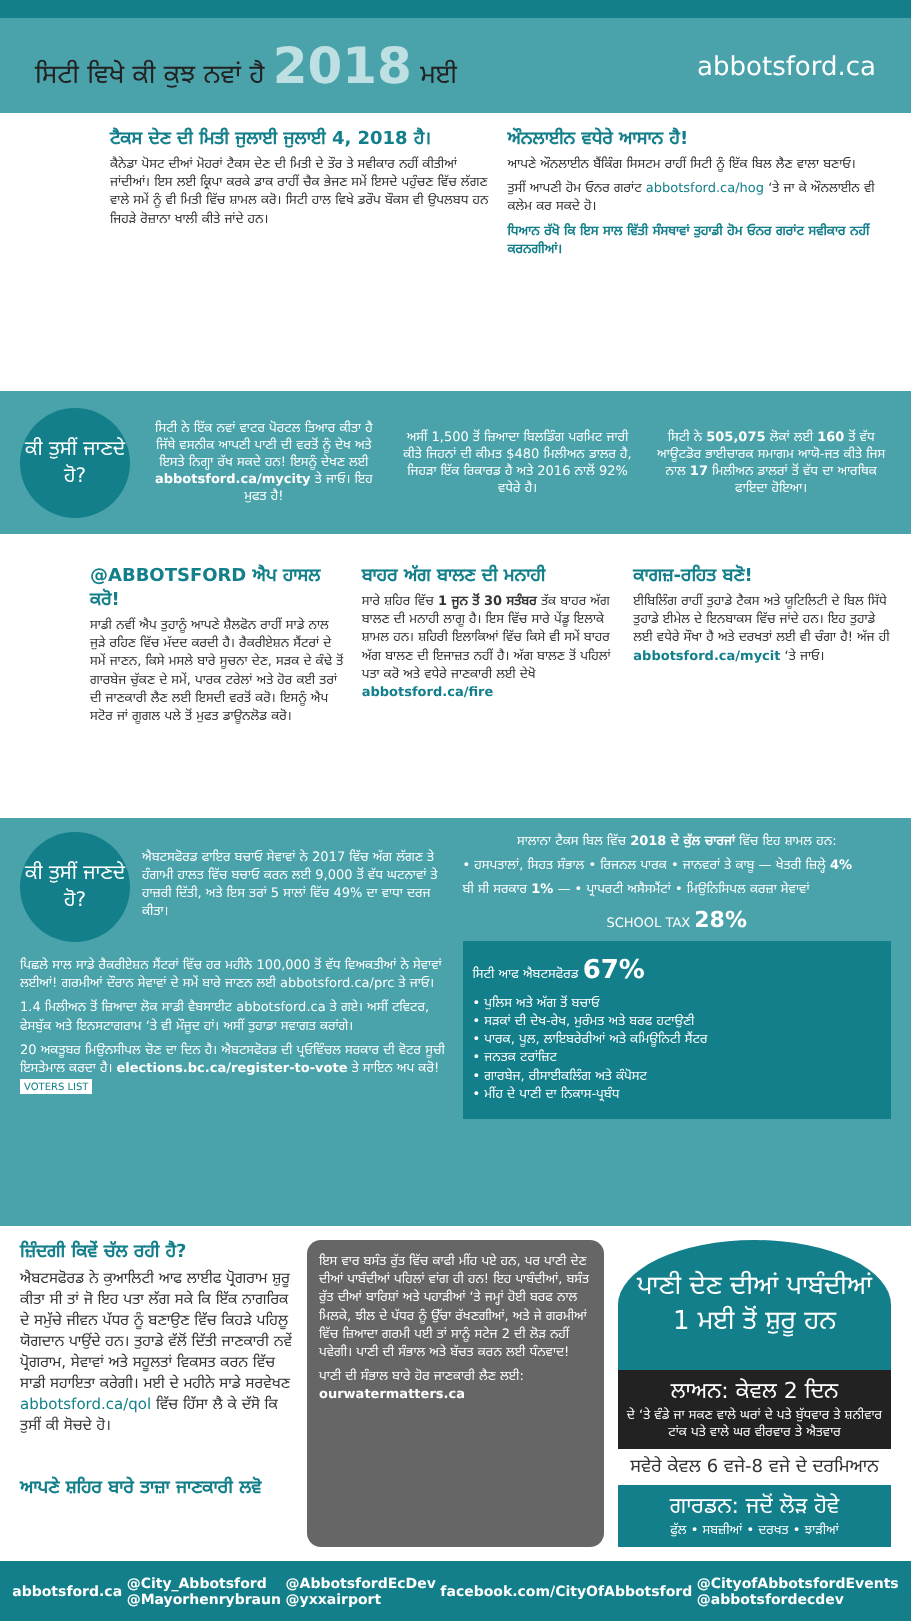ਸਿਟੀ ਵਿਖੇ ਕੀ ਕੁਝ ਨਵਾਂ ਹੈ 2018 ਮਈ
abbotsford.ca
ਟੈਕਸ ਦੇਣ ਦੀ ਮਿਤੀ ਜੁਲਾਈ ਜੁਲਾਈ 4, 2018 ਹੈ।
ਕੈਨੇਡਾ ਪੋਸਟ ਦੀਆਂ ਮੋਹਰਾਂ ਟੈਕਸ ਦੇਣ ਦੀ ਮਿਤੀ ਦੇ ਤੌਰ ਤੇ ਸਵੀਕਾਰ ਨਹੀਂ ਕੀਤੀਆਂ ਜਾਂਦੀਆਂ। ਇਸ ਲਈ ਕ੍ਰਿਪਾ ਕਰਕੇ ਡਾਕ ਰਾਹੀਂ ਚੈਕ ਭੇਜਣ ਸਮੇਂ ਇਸਦੇ ਪਹੁੰਚਣ ਵਿੱਚ ਲੱਗਣ ਵਾਲੇ ਸਮੇਂ ਨੂੰ ਵੀ ਮਿਤੀ ਵਿੱਚ ਸ਼ਾਮਲ ਕਰੋ। ਸਿਟੀ ਹਾਲ ਵਿਖੇ ਡਰੌਪ ਬੌਕਸ ਵੀ ਉਪਲਬਧ ਹਨ ਜਿਹੜੇ ਰੋਜ਼ਾਨਾ ਖਾਲੀ ਕੀਤੇ ਜਾਂਦੇ ਹਨ।
ਔਨਲਾਈਨ ਵਧੇਰੇ ਆਸਾਨ ਹੈ!
ਆਪਣੇ ਔਨਲਾਈਨ ਬੈਂਕਿੰਗ ਸਿਸਟਮ ਰਾਹੀਂ ਸਿਟੀ ਨੂੰ ਇੱਕ ਬਿਲ ਲੈਣ ਵਾਲਾ ਬਣਾਓ।
ਤੁਸੀਂ ਆਪਣੀ ਹੋਮ ਓਨਰ ਗਰਾਂਟ abbotsford.ca/hog ‘ਤੇ ਜਾ ਕੇ ਔਨਲਾਈਨ ਵੀ ਕਲੇਮ ਕਰ ਸਕਦੇ ਹੋ।
ਧਿਆਨ ਰੱਖੋ ਕਿ ਇਸ ਸਾਲ ਵਿੱਤੀ ਸੰਸਥਾਵਾਂ ਤੁਹਾਡੀ ਹੋਮ ਓਨਰ ਗਰਾਂਟ ਸਵੀਕਾਰ ਨਹੀਂ ਕਰਨਗੀਆਂ।
ਕੀ ਤੁਸੀਂ ਜਾਣਦੇ ਹੋ?
ਸਿਟੀ ਨੇ ਇੱਕ ਨਵਾਂ ਵਾਟਰ ਪੋਰਟਲ ਤਿਆਰ ਕੀਤਾ ਹੈ ਜਿੱਥੇ ਵਸਨੀਕ ਆਪਣੀ ਪਾਣੀ ਦੀ ਵਰਤੋਂ ਨੂੰ ਦੇਖ ਅਤੇ ਇਸਤੇ ਨਿਗ੍ਹਾ ਰੱਖ ਸਕਦੇ ਹਨ! ਇਸਨੂੰ ਦੇਖਣ ਲਈ abbotsford.ca/mycity ਤੇ ਜਾਓ। ਇਹ ਮੁਫਤ ਹੈ!
ਅਸੀਂ 1,500 ਤੋਂ ਜ਼ਿਆਦਾ ਬਿਲਡਿੰਗ ਪਰਮਿਟ ਜਾਰੀ ਕੀਤੇ ਜਿਹਨਾਂ ਦੀ ਕੀਮਤ $480 ਮਿਲੀਅਨ ਡਾਲਰ ਹੈ, ਜਿਹੜਾ ਇੱਕ ਰਿਕਾਰਡ ਹੈ ਅਤੇ 2016 ਨਾਲੋਂ 92% ਵਧੇਰੇ ਹੈ।
ਸਿਟੀ ਨੇ 505,075 ਲੋਕਾਂ ਲਈ 160 ਤੋਂ ਵੱਧ ਆਊਟਡੋਰ ਭਾਈਚਾਰਕ ਸਮਾਗਮ ਆਯੋ-ਜਤ ਕੀਤੇ ਜਿਸ ਨਾਲ 17 ਮਿਲੀਅਨ ਡਾਲਰਾਂ ਤੋਂ ਵੱਧ ਦਾ ਆਰਥਿਕ ਫਾਇਦਾ ਹੋਇਆ।
@ABBOTSFORD ਐਪ ਹਾਸਲ ਕਰੋ!
ਸਾਡੀ ਨਵੀਂ ਐਪ ਤੁਹਾਨੂੰ ਆਪਣੇ ਸ਼ੈਲਫੋਨ ਰਾਹੀਂ ਸਾਡੇ ਨਾਲ ਜੁੜੇ ਰਹਿਣ ਵਿੱਚ ਮੱਦਦ ਕਰਦੀ ਹੈ। ਰੈਕਰੀਏਸ਼ਨ ਸੈਂਟਰਾਂ ਦੇ ਸਮੇਂ ਜਾਣਨ, ਕਿਸੇ ਮਸਲੇ ਬਾਰੇ ਸੂਚਨਾ ਦੇਣ, ਸੜਕ ਦੇ ਕੰਢੇ ਤੋਂ ਗਾਰਬੇਜ ਚੁੱਕਣ ਦੇ ਸਮੇਂ, ਪਾਰਕ ਟਰੇਲਾਂ ਅਤੇ ਹੋਰ ਕਈ ਤਰਾਂ ਦੀ ਜਾਣਕਾਰੀ ਲੈਣ ਲਈ ਇਸਦੀ ਵਰਤੋਂ ਕਰੋ। ਇਸਨੂੰ ਐਪ ਸਟੋਰ ਜਾਂ ਗੂਗਲ ਪਲੇ ਤੋਂ ਮੁਫਤ ਡਾਊਨਲੋਡ ਕਰੋ।
ਬਾਹਰ ਅੱਗ ਬਾਲਣ ਦੀ ਮਨਾਹੀ
ਸਾਰੇ ਸ਼ਹਿਰ ਵਿੱਚ 1 ਜੂਨ ਤੋਂ 30 ਸਤੰਬਰ ਤੱਕ ਬਾਹਰ ਅੱਗ ਬਾਲਣ ਦੀ ਮਨਾਹੀ ਲਾਗੂ ਹੈ। ਇਸ ਵਿੱਚ ਸਾਰੇ ਪੇਂਡੂ ਇਲਾਕੇ ਸ਼ਾਮਲ ਹਨ। ਸ਼ਹਿਰੀ ਇਲਾਕਿਆਂ ਵਿੱਚ ਕਿਸੇ ਵੀ ਸਮੇਂ ਬਾਹਰ ਅੱਗ ਬਾਲਣ ਦੀ ਇਜਾਜ਼ਤ ਨਹੀਂ ਹੈ। ਅੱਗ ਬਾਲਣ ਤੋਂ ਪਹਿਲਾਂ ਪਤਾ ਕਰੋ ਅਤੇ ਵਧੇਰੇ ਜਾਣਕਾਰੀ ਲਈ ਦੇਖੋ abbotsford.ca/fire
ਕਾਗਜ਼-ਰਹਿਤ ਬਣੋ!
ਈਬਿਲਿੰਗ ਰਾਹੀਂ ਤੁਹਾਡੇ ਟੈਕਸ ਅਤੇ ਯੂਟਿਲਿਟੀ ਦੇ ਬਿਲ ਸਿੱਧੇ ਤੁਹਾਡੇ ਈਮੇਲ ਦੇ ਇਨਬਾਕਸ ਵਿੱਚ ਜਾਂਦੇ ਹਨ। ਇਹ ਤੁਹਾਡੇ ਲਈ ਵਧੇਰੇ ਸੌਖਾ ਹੈ ਅਤੇ ਦਰਖਤਾਂ ਲਈ ਵੀ ਚੰਗਾ ਹੈ! ਅੱਜ ਹੀ abbotsford.ca/mycit ‘ਤੇ ਜਾਓ।
ਕੀ ਤੁਸੀਂ ਜਾਣਦੇ ਹੋ?
ਐਬਟਸਫੋਰਡ ਫਾਇਰ ਬਚਾਓ ਸੇਵਾਵਾਂ ਨੇ 2017 ਵਿੱਚ ਅੱਗ ਲੱਗਣ ਤੇ ਹੰਗਾਮੀ ਹਾਲਤ ਵਿੱਚ ਬਚਾਓ ਕਰਨ ਲਈ 9,000 ਤੋਂ ਵੱਧ ਘਟਨਾਵਾਂ ਤੇ ਹਾਜ਼ਰੀ ਦਿੱਤੀ, ਅਤੇ ਇਸ ਤਰਾਂ 5 ਸਾਲਾਂ ਵਿੱਚ 49% ਦਾ ਵਾਧਾ ਦਰਜ ਕੀਤਾ।
ਪਿਛਲੇ ਸਾਲ ਸਾਡੇ ਰੈਕਰੀਏਸ਼ਨ ਸੈਂਟਰਾਂ ਵਿੱਚ ਹਰ ਮਹੀਨੇ 100,000 ਤੋਂ ਵੱਧ ਵਿਅਕਤੀਆਂ ਨੇ ਸੇਵਾਵਾਂ ਲਈਆਂ! ਗਰਮੀਆਂ ਦੌਰਾਨ ਸੇਵਾਵਾਂ ਦੇ ਸਮੇਂ ਬਾਰੇ ਜਾਣਨ ਲਈ abbotsford.ca/prc ਤੇ ਜਾਓ।
1.4 ਮਿਲੀਅਨ ਤੋਂ ਜ਼ਿਆਦਾ ਲੋਕ ਸਾਡੀ ਵੈਬਸਾਈਟ abbotsford.ca ਤੇ ਗਏ। ਅਸੀਂ ਟਵਿਟਰ, ਫੇਸਬੁੱਕ ਅਤੇ ਇਨਸਟਾਗਰਾਮ ‘ਤੇ ਵੀ ਮੌਜੂਦ ਹਾਂ। ਅਸੀਂ ਤੁਹਾਡਾ ਸਵਾਗਤ ਕਰਾਂਗੇ।
20 ਅਕਤੂਬਰ ਮਿਉਨਸੀਪਲ ਚੋਣ ਦਾ ਦਿਨ ਹੈ। ਐਬਟਸਫੋਰਡ ਦੀ ਪ੍ਰਓਵਿੰਚਲ ਸਰਕਾਰ ਦੀ ਵੋਟਰ ਸੂਚੀ ਇਸਤੇਮਾਲ ਕਰਦਾ ਹੈ। elections.bc.ca/register-to-vote ਤੇ ਸਾਇਨ ਅਪ ਕਰੋ! VOTERS LIST
ਸਾਲਾਨਾ ਟੈਕਸ ਬਿਲ ਵਿੱਚ 2018 ਦੇ ਕੁੱਲ ਚਾਰਜਾਂ ਵਿੱਚ ਇਹ ਸ਼ਾਮਲ ਹਨ:
• ਹਸਪਤਾਲਾਂ, ਸਿਹਤ ਸੰਭਾਲ • ਰਿਜਨਲ ਪਾਰਕ • ਜਾਨਵਰਾਂ ਤੇ ਕਾਬੂ — ਖੇਤਰੀ ਜ਼ਿਲ੍ਹੇ 4%
ਬੀ ਸੀ ਸਰਕਾਰ 1% — • ਪ੍ਰਾਪਰਟੀ ਅਸੈਸਮੈਂਟਾਂ • ਮਿਉਨਿਸਿਪਲ ਕਰਜ਼ਾ ਸੇਵਾਵਾਂ
SCHOOL TAX 28%
ਸਿਟੀ ਆਫ ਐਬਟਸਫੋਰਡ 67%
• ਪੁਲਿਸ ਅਤੇ ਅੱਗ ਤੋਂ ਬਚਾਓ
• ਸੜਕਾਂ ਦੀ ਦੇਖ-ਰੇਖ, ਮੁਰੰਮਤ ਅਤੇ ਬਰਫ ਹਟਾਉਣੀ
• ਪਾਰਕ, ਪੂਲ, ਲਾਇਬਰੇਰੀਆਂ ਅਤੇ ਕਮਿਊਨਿਟੀ ਸੈਂਟਰ
• ਜਨਤਕ ਟਰਾਂਜ਼ਿਟ
• ਗਾਰਬੇਜ, ਰੀਸਾਈਕਲਿੰਗ ਅਤੇ ਕੰਪੋਸਟ
• ਮੀਂਹ ਦੇ ਪਾਣੀ ਦਾ ਨਿਕਾਸ-ਪ੍ਰਬੰਧ
ਜ਼ਿੰਦਗੀ ਕਿਵੇਂ ਚੱਲ ਰਹੀ ਹੈ?
ਐਬਟਸਫੋਰਡ ਨੇ ਕੁਆਲਿਟੀ ਆਫ ਲਾਈਫ ਪ੍ਰੋਗਰਾਮ ਸ਼ੁਰੂ ਕੀਤਾ ਸੀ ਤਾਂ ਜੋ ਇਹ ਪਤਾ ਲੱਗ ਸਕੇ ਕਿ ਇੱਕ ਨਾਗਰਿਕ ਦੇ ਸਮੁੱਚੇ ਜੀਵਨ ਪੱਧਰ ਨੂੰ ਬਣਾਉਣ ਵਿੱਚ ਕਿਹੜੇ ਪਹਿਲੂ ਯੋਗਦਾਨ ਪਾਉਂਦੇ ਹਨ। ਤੁਹਾਡੇ ਵੱਲੋਂ ਦਿੱਤੀ ਜਾਣਕਾਰੀ ਨਵੇਂ ਪ੍ਰੋਗਰਾਮ, ਸੇਵਾਵਾਂ ਅਤੇ ਸਹੂਲਤਾਂ ਵਿਕਸਤ ਕਰਨ ਵਿੱਚ ਸਾਡੀ ਸਹਾਇਤਾ ਕਰੇਗੀ। ਮਈ ਦੇ ਮਹੀਨੇ ਸਾਡੇ ਸਰਵੇਖਣ abbotsford.ca/qol ਵਿੱਚ ਹਿੱਸਾ ਲੈ ਕੇ ਦੱਸੋ ਕਿ ਤੁਸੀਂ ਕੀ ਸੋਚਦੇ ਹੋ।
ਆਪਣੇ ਸ਼ਹਿਰ ਬਾਰੇ ਤਾਜ਼ਾ ਜਾਣਕਾਰੀ ਲਵੋ
ਇਸ ਵਾਰ ਬਸੰਤ ਰੁੱਤ ਵਿੱਚ ਕਾਫੀ ਮੀਂਹ ਪਏ ਹਨ, ਪਰ ਪਾਣੀ ਦੇਣ ਦੀਆਂ ਪਾਬੰਦੀਆਂ ਪਹਿਲਾਂ ਵਾਂਗ ਹੀ ਹਨ! ਇਹ ਪਾਬੰਦੀਆਂ, ਬਸੰਤ ਰੁੱਤ ਦੀਆਂ ਬਾਰਿਸ਼ਾਂ ਅਤੇ ਪਹਾੜੀਆਂ ‘ਤੇ ਜਮ੍ਹਾਂ ਹੋਈ ਬਰਫ ਨਾਲ ਮਿਲਕੇ, ਝੀਲ ਦੇ ਪੱਧਰ ਨੂੰ ਉੱਚਾ ਰੱਖਣਗੀਆਂ, ਅਤੇ ਜੇ ਗਰਮੀਆਂ ਵਿੱਚ ਜ਼ਿਆਦਾ ਗਰਮੀ ਪਈ ਤਾਂ ਸਾਨੂੰ ਸਟੇਜ 2 ਦੀ ਲੋੜ ਨਹੀਂ ਪਵੇਗੀ। ਪਾਣੀ ਦੀ ਸੰਭਾਲ ਅਤੇ ਬੱਚਤ ਕਰਨ ਲਈ ਧੰਨਵਾਦ!
ਪਾਣੀ ਦੀ ਸੰਭਾਲ ਬਾਰੇ ਹੋਰ ਜਾਣਕਾਰੀ ਲੈਣ ਲਈ: ourwatermatters.ca
ਪਾਣੀ ਦੇਣ ਦੀਆਂ ਪਾਬੰਦੀਆਂ 1 ਮਈ ਤੋਂ ਸ਼ੁਰੂ ਹਨ
ਲਾਅਨ: ਕੇਵਲ 2 ਦਿਨ
ਦੇ ‘ਤੇ ਵੰਡੇ ਜਾ ਸਕਣ ਵਾਲੇ ਘਰਾਂ ਦੇ ਪਤੇ ਬੁੱਧਵਾਰ ਤੇ ਸ਼ਨੀਵਾਰ ਟਾਂਕ ਪਤੇ ਵਾਲੇ ਘਰ ਵੀਰਵਾਰ ਤੇ ਐਤਵਾਰ
ਸਵੇਰੇ ਕੇਵਲ 6 ਵਜੇ-8 ਵਜੇ ਦੇ ਦਰਮਿਆਨ
ਗਾਰਡਨ: ਜਦੋਂ ਲੋੜ ਹੋਵੇ
ਫੁੱਲ • ਸਬਜ਼ੀਆਂ • ਦਰਖਤ • ਝਾੜੀਆਂ
abbotsford.ca @City_Abbotsford
@Mayorhenrybraun @AbbotsfordEcDev
@yxxairport facebook.com/CityOfAbbotsford @CityofAbbotsfordEvents
@abbotsfordecdev